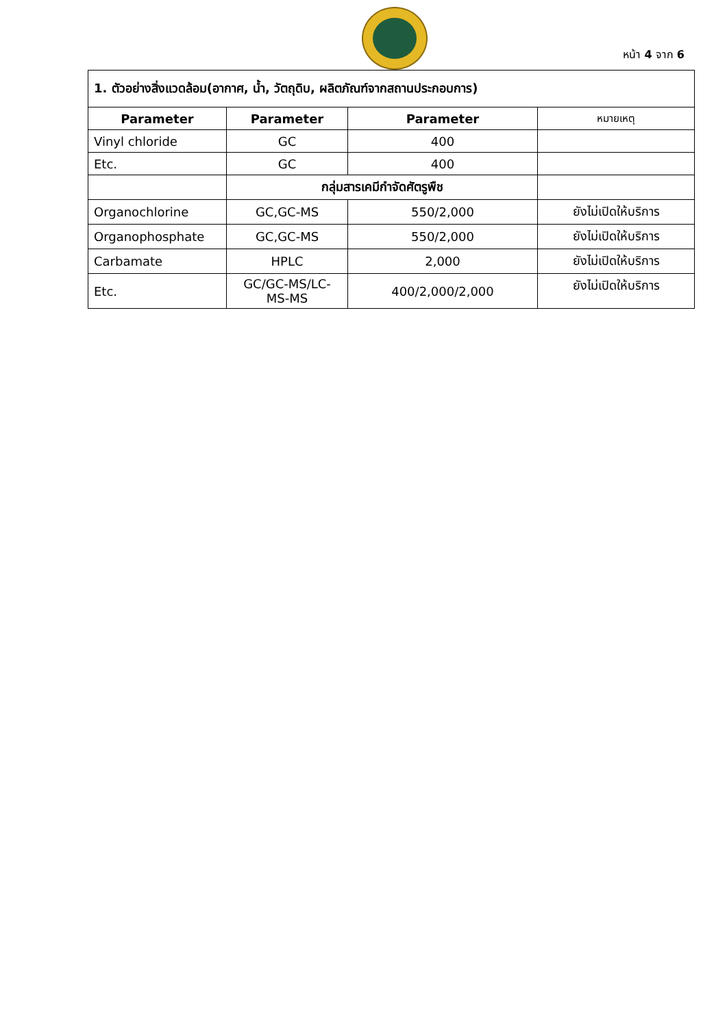หน้า 4 จาก 6
| 1. ตัวอย่างสิ่งแวดล้อม(อากาศ, น้ำ, วัตถุดิบ, ผลิตภัณฑ์จากสถานประกอบการ) | | | |
| Parameter | Parameter | Parameter | หมายเหตุ |
| Vinyl chloride | GC | 400 | |
| Etc. | GC | 400 | |
| | กลุ่มสารเคมีกำจัดศัตรูพืช | | |
| Organochlorine | GC,GC-MS | 550/2,000 | ยังไม่เปิดให้บริการ |
| Organophosphate | GC,GC-MS | 550/2,000 | ยังไม่เปิดให้บริการ |
| Carbamate | HPLC | 2,000 | ยังไม่เปิดให้บริการ |
| Etc. | GC/GC-MS/LC-MS-MS | 400/2,000/2,000 | ยังไม่เปิดให้บริการ |